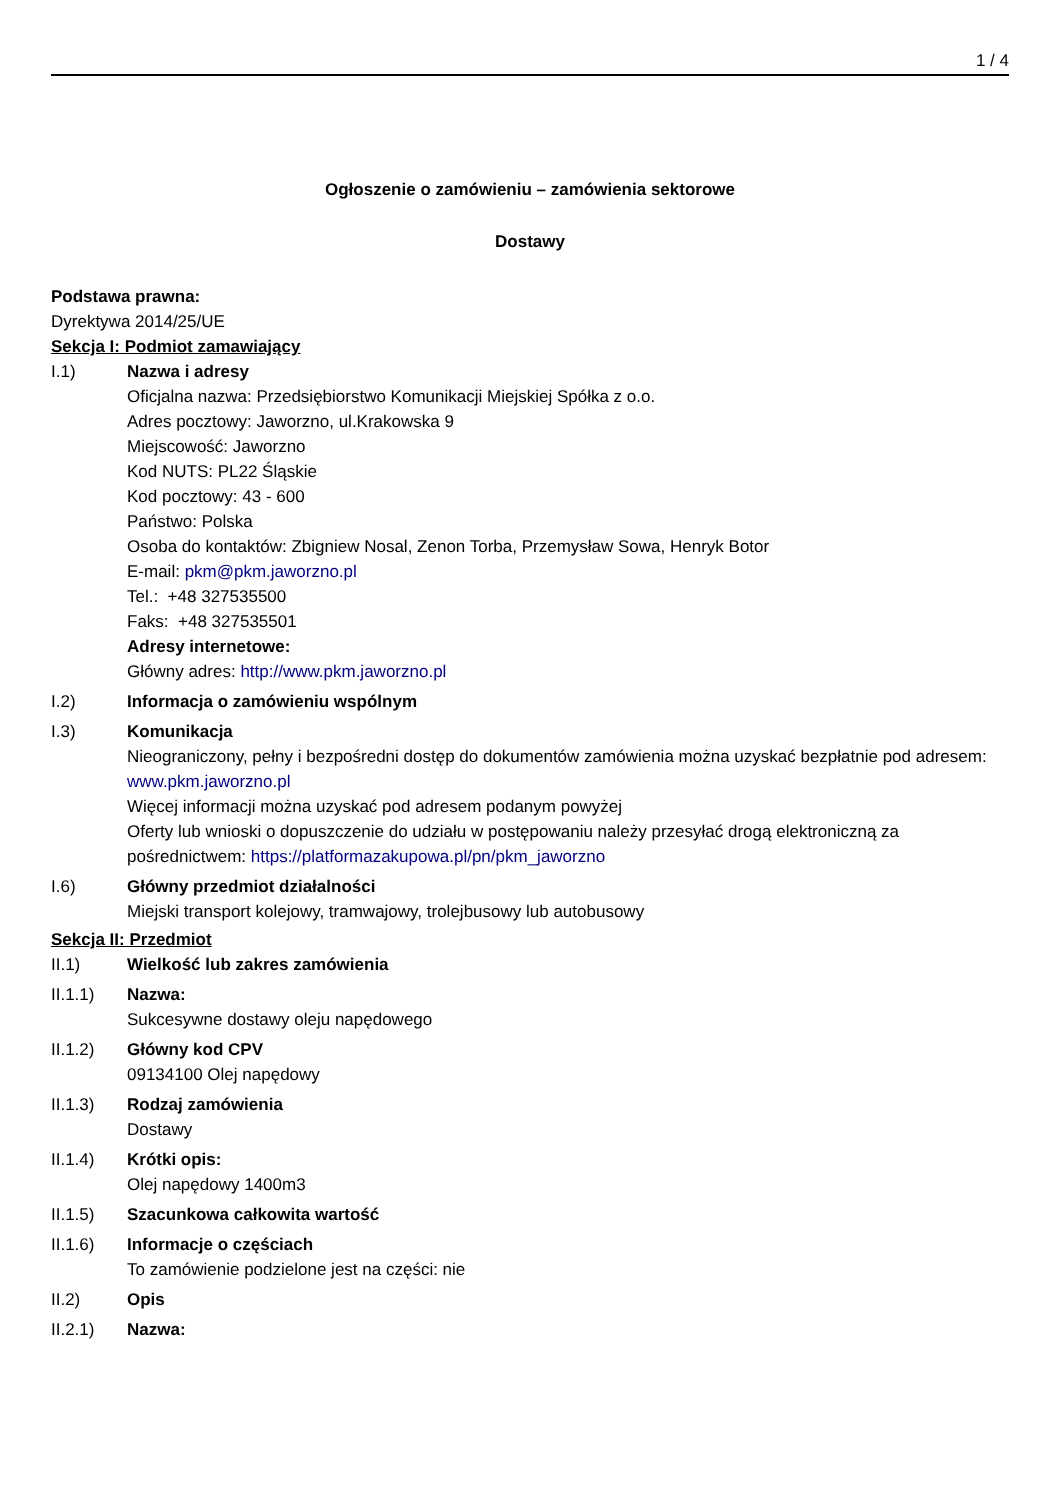1 / 4
Ogłoszenie o zamówieniu – zamówienia sektorowe
Dostawy
Podstawa prawna:
Dyrektywa 2014/25/UE
Sekcja I: Podmiot zamawiający
I.1) Nazwa i adresy
Oficjalna nazwa: Przedsiębiorstwo Komunikacji Miejskiej Spółka z o.o.
Adres pocztowy: Jaworzno, ul.Krakowska 9
Miejscowość: Jaworzno
Kod NUTS: PL22 Śląskie
Kod pocztowy: 43 - 600
Państwo: Polska
Osoba do kontaktów: Zbigniew Nosal, Zenon Torba, Przemysław Sowa, Henryk Botor
E-mail: pkm@pkm.jaworzno.pl
Tel.: +48 327535500
Faks: +48 327535501
Adresy internetowe:
Główny adres: http://www.pkm.jaworzno.pl
I.2) Informacja o zamówieniu wspólnym
I.3) Komunikacja
Nieograniczony, pełny i bezpośredni dostęp do dokumentów zamówienia można uzyskać bezpłatnie pod adresem: www.pkm.jaworzno.pl
Więcej informacji można uzyskać pod adresem podanym powyżej
Oferty lub wnioski o dopuszczenie do udziału w postępowaniu należy przesyłać drogą elektroniczną za pośrednictwem: https://platformazakupowa.pl/pn/pkm_jaworzno
I.6) Główny przedmiot działalności
Miejski transport kolejowy, tramwajowy, trolejbusowy lub autobusowy
Sekcja II: Przedmiot
II.1) Wielkość lub zakres zamówienia
II.1.1) Nazwa:
Sukcesywne dostawy oleju napędowego
II.1.2) Główny kod CPV
09134100 Olej napędowy
II.1.3) Rodzaj zamówienia
Dostawy
II.1.4) Krótki opis:
Olej napędowy 1400m3
II.1.5) Szacunkowa całkowita wartość
II.1.6) Informacje o częściach
To zamówienie podzielone jest na części: nie
II.2) Opis
II.2.1) Nazwa: